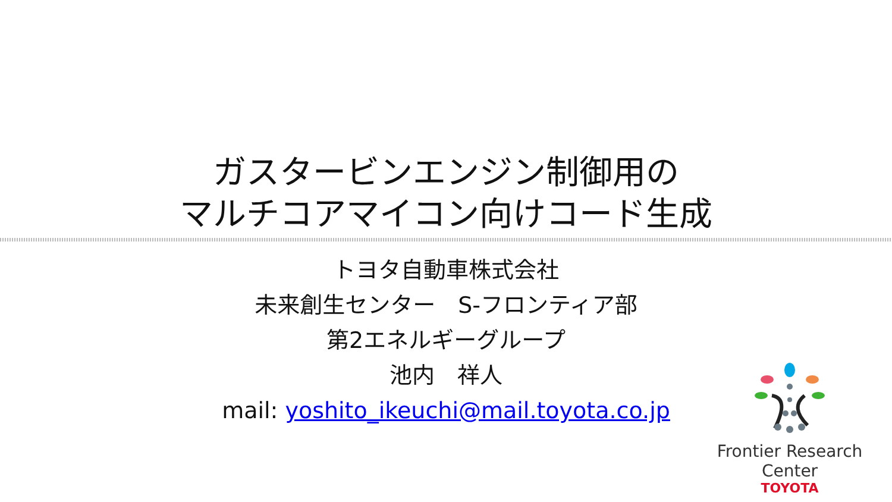ガスタービンエンジン制御用の
マルチコアマイコン向けコード生成
トヨタ自動車株式会社
未来創生センター　S-フロンティア部
第2エネルギーグループ
池内　祥人
mail: yoshito_ikeuchi@mail.toyota.co.jp
Frontier Research Center
TOYOTA